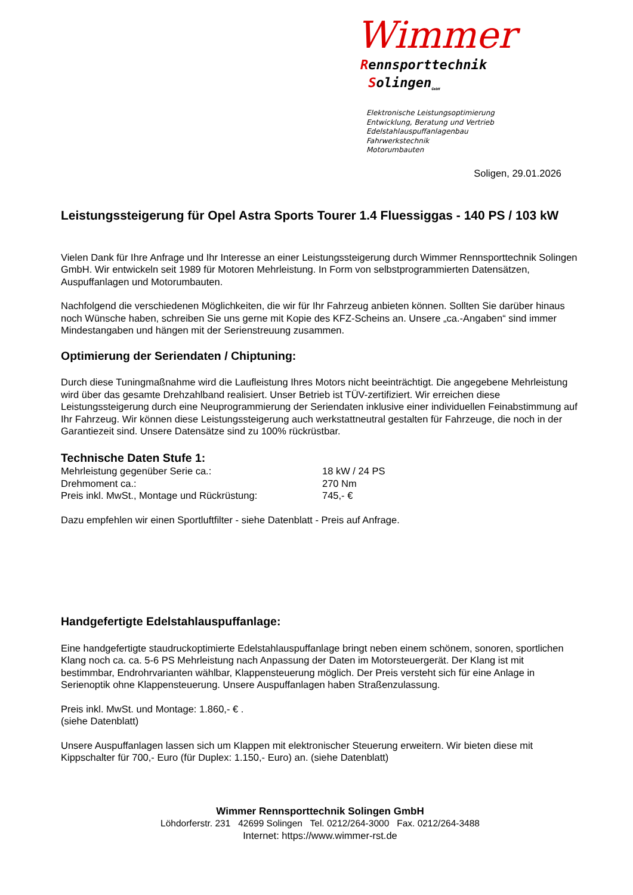Wimmer
Rennsporttechnik
Solingen<sub>GmbH</sub>
Elektronische Leistungsoptimierung
Entwicklung, Beratung und Vertrieb
Edelstahlauspuffanlagenbau
Fahrwerkstechnik
Motorumbauten
Soligen, 29.01.2026
Leistungssteigerung für Opel Astra Sports Tourer 1.4 Fluessiggas - 140 PS / 103 kW
Vielen Dank für Ihre Anfrage und Ihr Interesse an einer Leistungssteigerung durch Wimmer Rennsporttechnik Solingen GmbH. Wir entwickeln seit 1989 für Motoren Mehrleistung. In Form von selbstprogrammierten Datensätzen, Auspuffanlagen und Motorumbauten.
Nachfolgend die verschiedenen Möglichkeiten, die wir für Ihr Fahrzeug anbieten können. Sollten Sie darüber hinaus noch Wünsche haben, schreiben Sie uns gerne mit Kopie des KFZ-Scheins an. Unsere „ca.-Angaben“ sind immer Mindestangaben und hängen mit der Serienstreuung zusammen.
Optimierung der Seriendaten / Chiptuning:
Durch diese Tuningmaßnahme wird die Laufleistung Ihres Motors nicht beeinträchtigt. Die angegebene Mehrleistung wird über das gesamte Drehzahlband realisiert. Unser Betrieb ist TÜV-zertifiziert. Wir erreichen diese Leistungssteigerung durch eine Neuprogrammierung der Seriendaten inklusive einer individuellen Feinabstimmung auf Ihr Fahrzeug. Wir können diese Leistungssteigerung auch werkstattneutral gestalten für Fahrzeuge, die noch in der Garantiezeit sind. Unsere Datensätze sind zu 100% rückrüstbar.
Technische Daten Stufe 1:
| Mehrleistung gegenüber Serie ca.: | 18 kW / 24 PS |
| Drehmoment ca.: | 270 Nm |
| Preis inkl. MwSt., Montage und Rückrüstung: | 745,- € |
Dazu empfehlen wir einen Sportluftfilter - siehe Datenblatt - Preis auf Anfrage.
Handgefertigte Edelstahlauspuffanlage:
Eine handgefertigte staudruckoptimierte Edelstahlauspuffanlage bringt neben einem schönem, sonoren, sportlichen Klang noch ca. ca. 5-6 PS Mehrleistung nach Anpassung der Daten im Motorsteuergerät. Der Klang ist mit bestimmbar, Endrohrvarianten wählbar, Klappensteuerung möglich. Der Preis versteht sich für eine Anlage in Serienoptik ohne Klappensteuerung. Unsere Auspuffanlagen haben Straßenzulassung.
Preis inkl. MwSt. und Montage: 1.860,- € .
(siehe Datenblatt)
Unsere Auspuffanlagen lassen sich um Klappen mit elektronischer Steuerung erweitern. Wir bieten diese mit Kippschalter für 700,- Euro (für Duplex: 1.150,- Euro) an. (siehe Datenblatt)
Wimmer Rennsporttechnik Solingen GmbH
Löhdorferstr. 231 42699 Solingen Tel. 0212/264-3000 Fax. 0212/264-3488
Internet: https://www.wimmer-rst.de